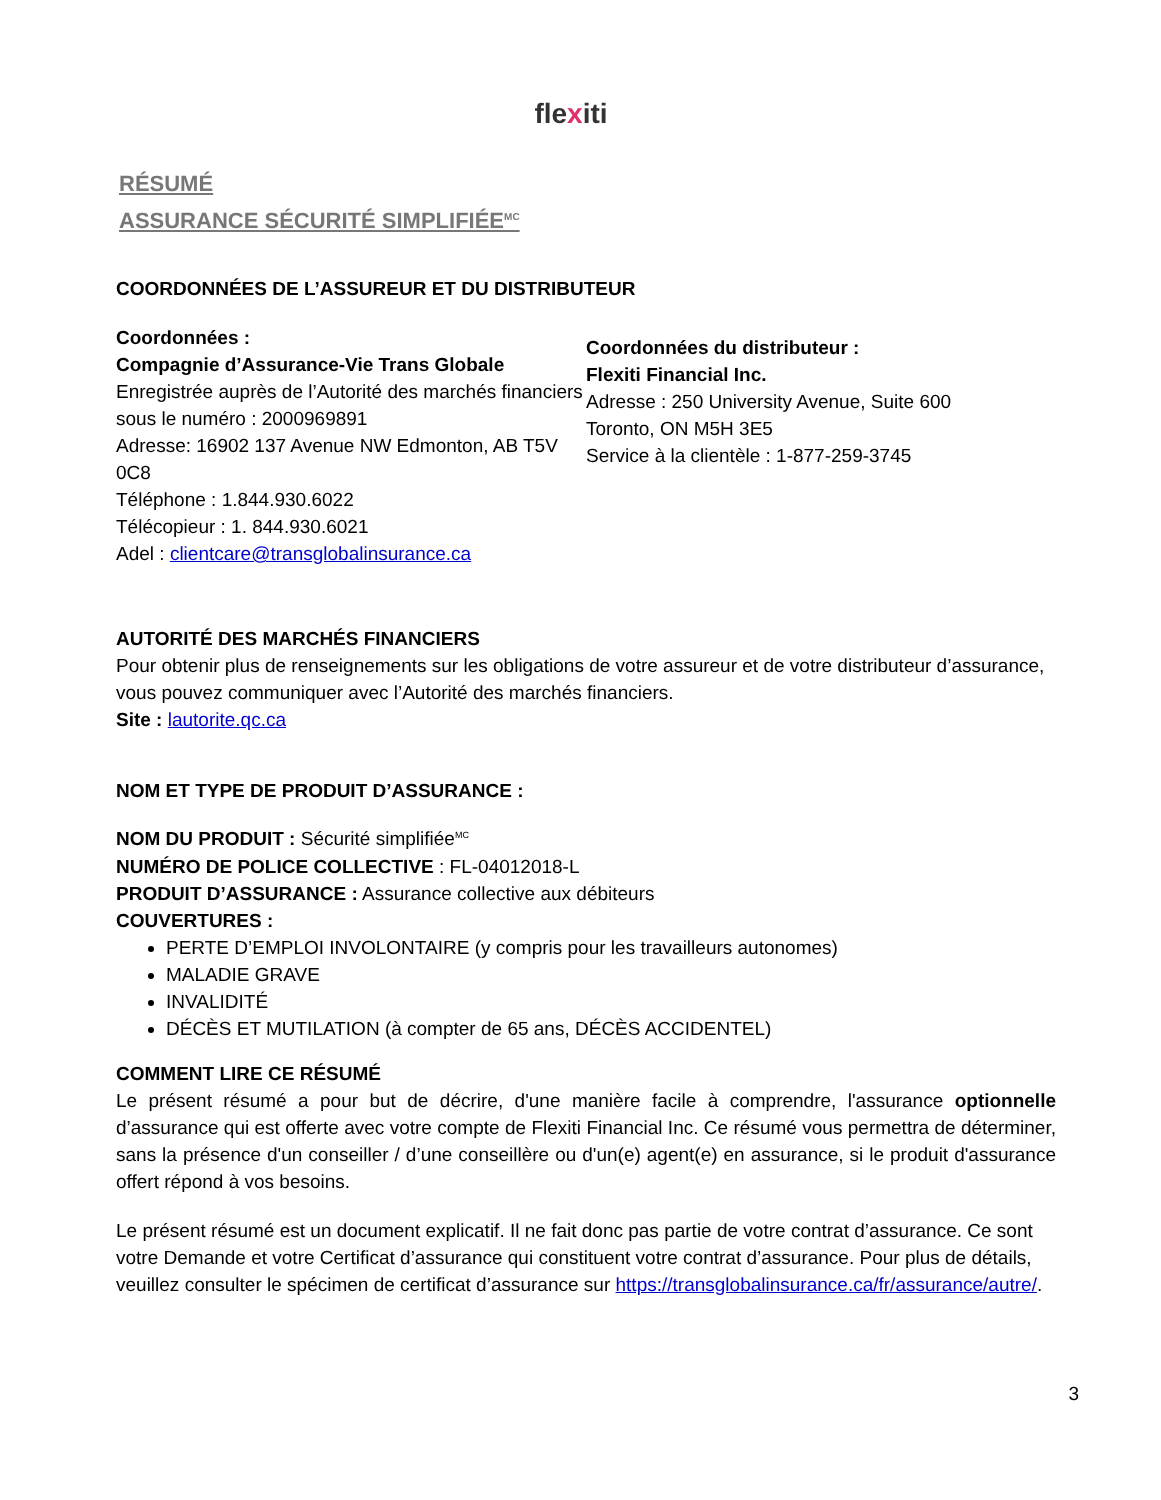flexiti
RÉSUMÉ
ASSURANCE SÉCURITÉ SIMPLIFIÉE<sup>MC</sup>
COORDONNÉES DE L’ASSUREUR ET DU DISTRIBUTEUR
Coordonnées :
Compagnie d’Assurance-Vie Trans Globale
Enregistrée auprès de l’Autorité des marchés financiers sous le numéro : 2000969891
Adresse: 16902 137 Avenue NW Edmonton, AB T5V 0C8
Téléphone : 1.844.930.6022
Télécopieur : 1. 844.930.6021
Adel : clientcare@transglobalinsurance.ca
Coordonnées du distributeur :
Flexiti Financial Inc.
Adresse : 250 University Avenue, Suite 600
Toronto, ON M5H 3E5
Service à la clientèle : 1-877-259-3745
AUTORITÉ DES MARCHÉS FINANCIERS
Pour obtenir plus de renseignements sur les obligations de votre assureur et de votre distributeur d’assurance, vous pouvez communiquer avec l’Autorité des marchés financiers.
Site : lautorite.qc.ca
NOM ET TYPE DE PRODUIT D’ASSURANCE :
NOM DU PRODUIT : Sécurité simplifiée<sup>MC</sup>
NUMÉRO DE POLICE COLLECTIVE : FL-04012018-L
PRODUIT D’ASSURANCE : Assurance collective aux débiteurs
COUVERTURES :
PERTE D’EMPLOI INVOLONTAIRE (y compris pour les travailleurs autonomes)
MALADIE GRAVE
INVALIDITÉ
DÉCÈS ET MUTILATION (à compter de 65 ans, DÉCÈS ACCIDENTEL)
COMMENT LIRE CE RÉSUMÉ
Le présent résumé a pour but de décrire, d'une manière facile à comprendre, l'assurance optionnelle d’assurance qui est offerte avec votre compte de Flexiti Financial Inc. Ce résumé vous permettra de déterminer, sans la présence d'un conseiller / d’une conseillère ou d'un(e) agent(e) en assurance, si le produit d'assurance offert répond à vos besoins.
Le présent résumé est un document explicatif. Il ne fait donc pas partie de votre contrat d’assurance. Ce sont votre Demande et votre Certificat d’assurance qui constituent votre contrat d’assurance. Pour plus de détails, veuillez consulter le spécimen de certificat d’assurance sur https://transglobalinsurance.ca/fr/assurance/autre/.
3